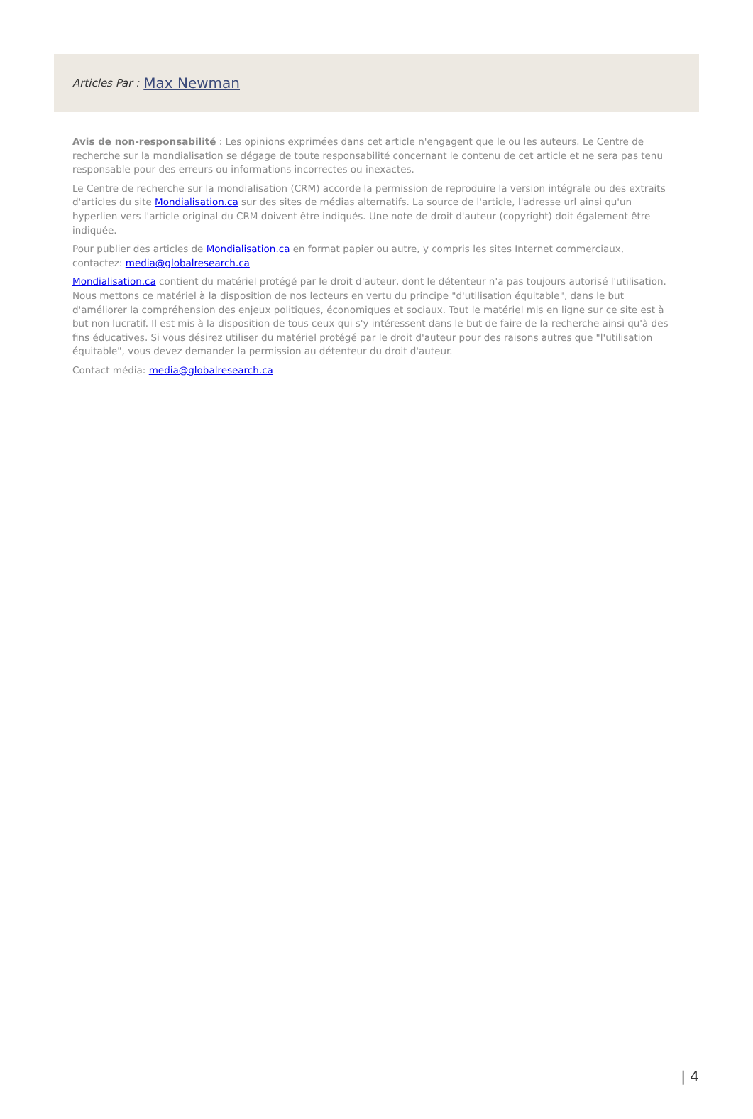Articles Par : Max Newman
Avis de non-responsabilité : Les opinions exprimées dans cet article n'engagent que le ou les auteurs. Le Centre de recherche sur la mondialisation se dégage de toute responsabilité concernant le contenu de cet article et ne sera pas tenu responsable pour des erreurs ou informations incorrectes ou inexactes.
Le Centre de recherche sur la mondialisation (CRM) accorde la permission de reproduire la version intégrale ou des extraits d'articles du site Mondialisation.ca sur des sites de médias alternatifs. La source de l'article, l'adresse url ainsi qu'un hyperlien vers l'article original du CRM doivent être indiqués. Une note de droit d'auteur (copyright) doit également être indiquée.
Pour publier des articles de Mondialisation.ca en format papier ou autre, y compris les sites Internet commerciaux, contactez: media@globalresearch.ca
Mondialisation.ca contient du matériel protégé par le droit d'auteur, dont le détenteur n'a pas toujours autorisé l'utilisation. Nous mettons ce matériel à la disposition de nos lecteurs en vertu du principe "d'utilisation équitable", dans le but d'améliorer la compréhension des enjeux politiques, économiques et sociaux. Tout le matériel mis en ligne sur ce site est à but non lucratif. Il est mis à la disposition de tous ceux qui s'y intéressent dans le but de faire de la recherche ainsi qu'à des fins éducatives. Si vous désirez utiliser du matériel protégé par le droit d'auteur pour des raisons autres que "l'utilisation équitable", vous devez demander la permission au détenteur du droit d'auteur.
Contact média: media@globalresearch.ca
| 4